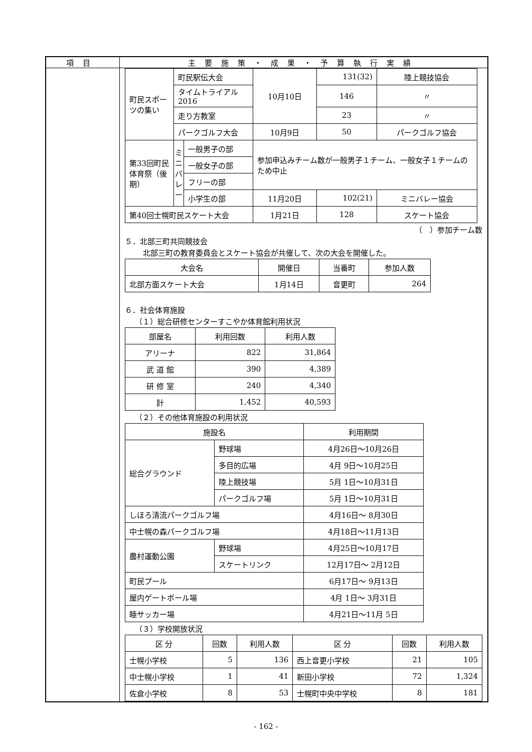項目 主要施策・成果・予算執行実績
| 町民スポーツの集い | 町民駅伝大会 | | 10月10日 | 131(32) | 陸上競技協会 |
| | タイムトライアル2016 | | | 146 | 〃 |
| | 走り方教室 | | | 23 | 〃 |
| | パークゴルフ大会 | | 10月9日 | 50 | パークゴルフ協会 |
| 第33回町民体育祭（後期） | ミニバレー | 一般男子の部 | 参加申込みチーム数が一般男子１チーム、一般女子１チームのため中止 | | |
| | | 一般女子の部 | | | |
| | | フリーの部 | | | |
| | | 小学生の部 | 11月20日 | 102(21) | ミニバレー協会 |
| 第40回士幌町民スケート大会 | | | 1月21日 | 128 | スケート協会 |
（　）参加チーム数
５．北部三町共同競技会
北部三町の教育委員会とスケート協会が共催して、次の大会を開催した。
| 大会名 | 開催日 | 当番町 | 参加人数 |
| --- | --- | --- | --- |
| 北部方面スケート大会 | 1月14日 | 音更町 | 264 |
６．社会体育施設
（１）総合研修センターすこやか体育館利用状況
| 部屋名 | 利用回数 | 利用人数 |
| --- | --- | --- |
| アリーナ | 822 | 31,864 |
| 武 道 館 | 390 | 4,389 |
| 研 修 室 | 240 | 4,340 |
| 計 | 1,452 | 40,593 |
（２）その他体育施設の利用状況
| 施設名 | | 利用期間 |
| --- | --- | --- |
| 総合グラウンド | 野球場 | 4月26日～10月26日 |
| | 多目的広場 | 4月 9日～10月25日 |
| | 陸上競技場 | 5月 1日～10月31日 |
| | パークゴルフ場 | 5月 1日～10月31日 |
| しほろ清流パークゴルフ場 | | 4月16日～ 8月30日 |
| 中士幌の森パークゴルフ場 | | 4月18日～11月13日 |
| 農村運動公園 | 野球場 | 4月25日～10月17日 |
| | スケートリンク | 12月17日～ 2月12日 |
| 町民プール | | 6月17日～ 9月13日 |
| 屋内ゲートボール場 | | 4月 1日～ 3月31日 |
| 睦サッカー場 | | 4月21日～11月 5日 |
（３）学校開放状況
| 区 分 | 回数 | 利用人数 | 区 分 | 回数 | 利用人数 |
| --- | --- | --- | --- | --- | --- |
| 士幌小学校 | 5 | 136 | 西上音更小学校 | 21 | 105 |
| 中士幌小学校 | 1 | 41 | 新田小学校 | 72 | 1,324 |
| 佐倉小学校 | 8 | 53 | 士幌町中央中学校 | 8 | 181 |
- 162 -